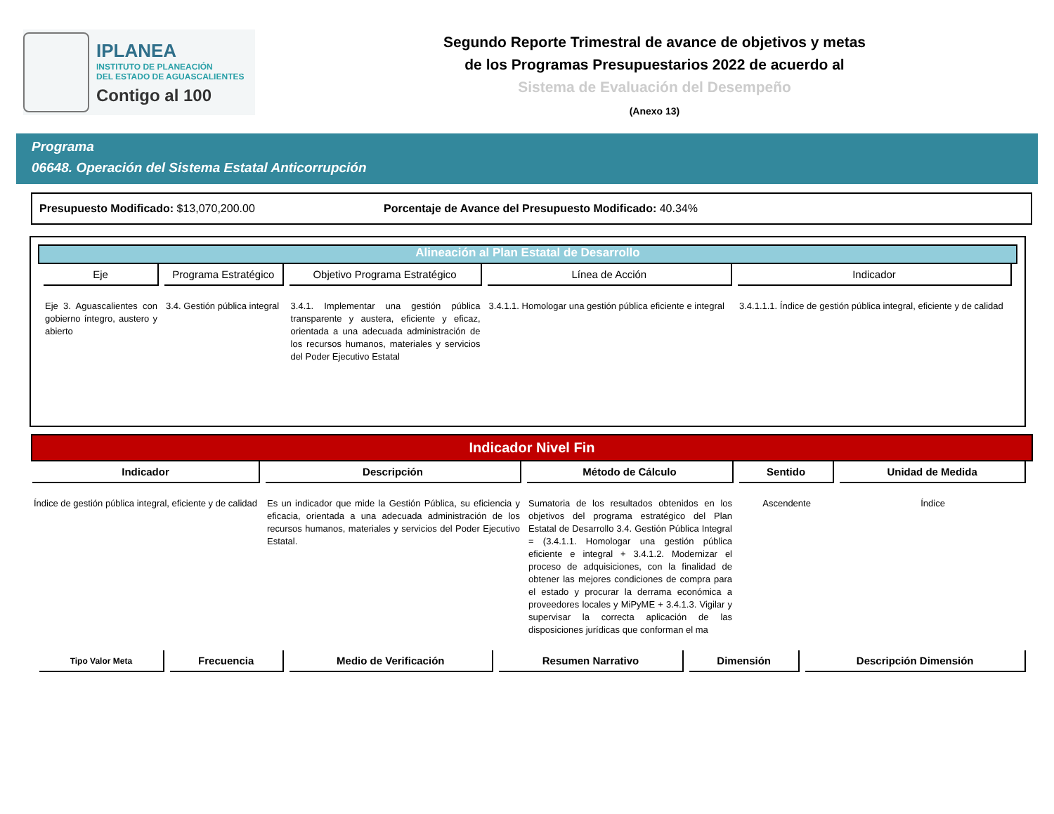IPLANEA
INSTITUTO DE PLANEACIÓN
DEL ESTADO DE AGUASCALIENTES
Contigo al 100
Segundo Reporte Trimestral de avance de objetivos y metas
de los Programas Presupuestarios 2022 de acuerdo al
Sistema de Evaluación del Desempeño
(Anexo 13)
Programa
06648. Operación del Sistema Estatal Anticorrupción
Presupuesto Modificado: $13,070,200.00 Porcentaje de Avance del Presupuesto Modificado: 40.34%
Alineación al Plan Estatal de Desarrollo
| Eje | Programa Estratégico | Objetivo Programa Estratégico | Línea de Acción | Indicador |
| --- | --- | --- | --- | --- |
| Eje 3. Aguascalientes con gobierno íntegro, austero y abierto | 3.4. Gestión pública integral | 3.4.1. Implementar una gestión pública transparente y austera, eficiente y eficaz, orientada a una adecuada administración de los recursos humanos, materiales y servicios del Poder Ejecutivo Estatal | 3.4.1.1. Homologar una gestión pública eficiente e integral | 3.4.1.1.1. Índice de gestión pública integral, eficiente y de calidad |
Indicador Nivel Fin
| Indicador | Descripción | Método de Cálculo | Sentido | Unidad de Medida |
| --- | --- | --- | --- | --- |
| Índice de gestión pública integral, eficiente y de calidad | Es un indicador que mide la Gestión Pública, su eficiencia y eficacia, orientada a una adecuada administración de los recursos humanos, materiales y servicios del Poder Ejecutivo Estatal. | Sumatoria de los resultados obtenidos en los objetivos del programa estratégico del Plan Estatal de Desarrollo 3.4. Gestión Pública Integral = (3.4.1.1. Homologar una gestión pública eficiente e integral + 3.4.1.2. Modernizar el proceso de adquisiciones, con la finalidad de obtener las mejores condiciones de compra para el estado y procurar la derrama económica a proveedores locales y MiPyME + 3.4.1.3. Vigilar y supervisar la correcta aplicación de las disposiciones jurídicas que conforman el ma | Ascendente | Índice |
| Tipo Valor Meta | Frecuencia | Medio de Verificación | Resumen Narrativo | Dimensión | Descripción Dimensión |
| --- | --- | --- | --- | --- | --- |